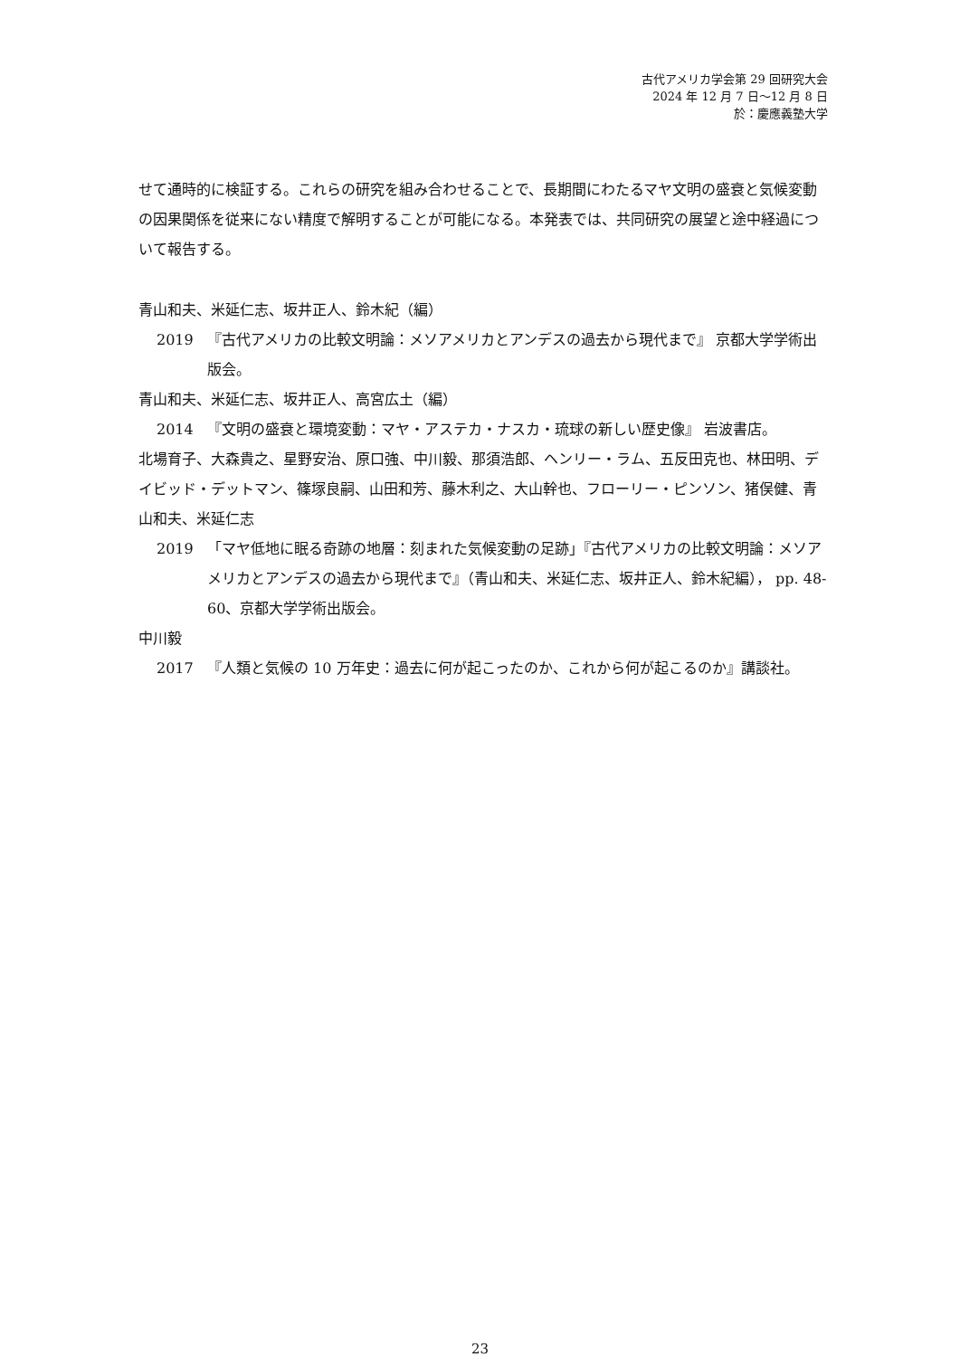古代アメリカ学会第 29 回研究大会
2024 年 12 月 7 日～12 月 8 日
於：慶應義塾大学
せて通時的に検証する。これらの研究を組み合わせることで、長期間にわたるマヤ文明の盛衰と気候変動の因果関係を従来にない精度で解明することが可能になる。本発表では、共同研究の展望と途中経過について報告する。
青山和夫、米延仁志、坂井正人、鈴木紀（編）
2019 『古代アメリカの比較文明論：メソアメリカとアンデスの過去から現代まで』 京都大学学術出版会。
青山和夫、米延仁志、坂井正人、高宮広土（編）
2014 『文明の盛衰と環境変動：マヤ・アステカ・ナスカ・琉球の新しい歴史像』 岩波書店。
北場育子、大森貴之、星野安治、原口強、中川毅、那須浩郎、ヘンリー・ラム、五反田克也、林田明、デイビッド・デットマン、篠塚良嗣、山田和芳、藤木利之、大山幹也、フローリー・ピンソン、猪俣健、青山和夫、米延仁志
2019 「マヤ低地に眠る奇跡の地層：刻まれた気候変動の足跡」『古代アメリカの比較文明論：メソアメリカとアンデスの過去から現代まで』（青山和夫、米延仁志、坂井正人、鈴木紀編）， pp. 48-60、京都大学学術出版会。
中川毅
2017 『人類と気候の 10 万年史：過去に何が起こったのか、これから何が起こるのか』講談社。
23